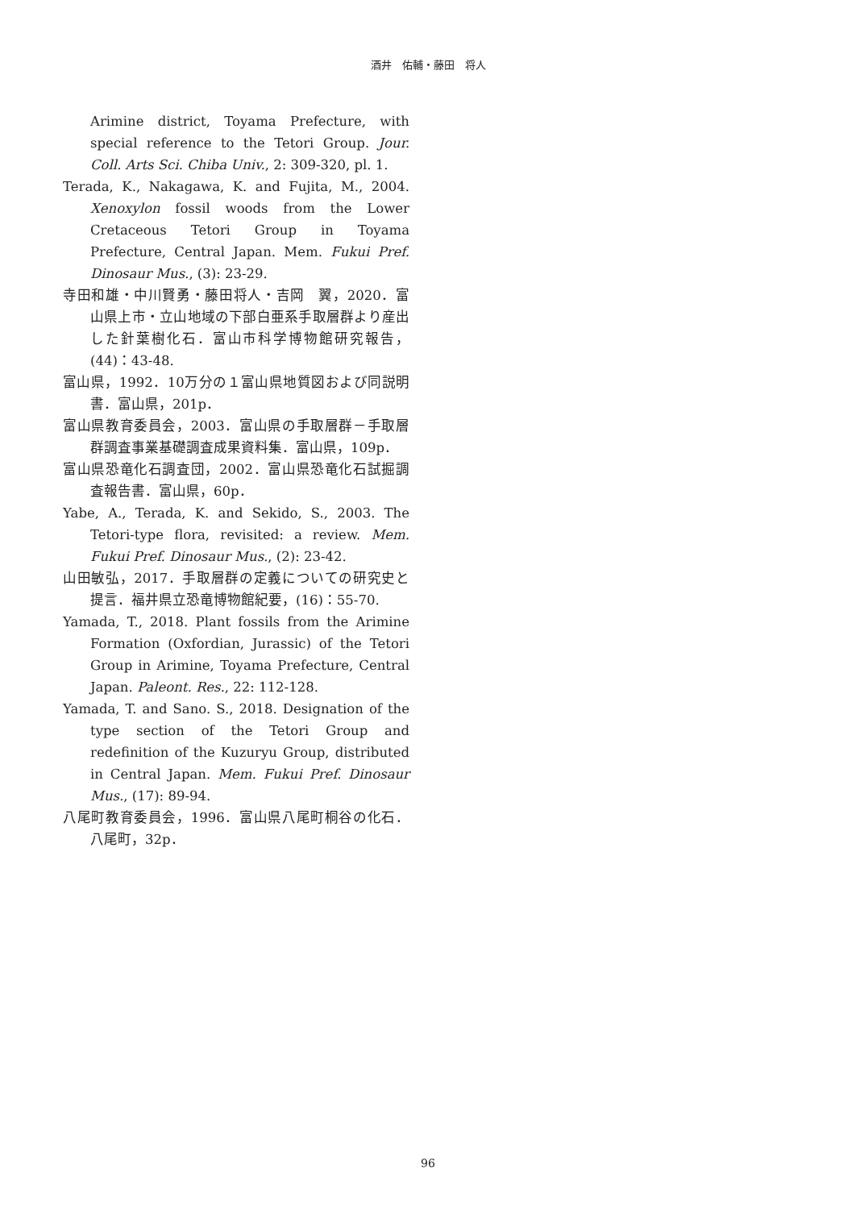酒井　佑輔・藤田　将人
Arimine district, Toyama Prefecture, with special reference to the Tetori Group. Jour. Coll. Arts Sci. Chiba Univ., 2: 309-320, pl. 1.
Terada, K., Nakagawa, K. and Fujita, M., 2004. Xenoxylon fossil woods from the Lower Cretaceous Tetori Group in Toyama Prefecture, Central Japan. Mem. Fukui Pref. Dinosaur Mus., (3): 23-29.
寺田和雄・中川賢勇・藤田将人・吉岡　翼，2020．富山県上市・立山地域の下部白亜系手取層群より産出した針葉樹化石．富山市科学博物館研究報告，(44)：43-48.
富山県，1992．10万分の１富山県地質図および同説明書．富山県，201p．
富山県教育委員会，2003．富山県の手取層群－手取層群調査事業基礎調査成果資料集．富山県，109p．
富山県恐竜化石調査団，2002．富山県恐竜化石試掘調査報告書．富山県，60p．
Yabe, A., Terada, K. and Sekido, S., 2003. The Tetori-type flora, revisited: a review. Mem. Fukui Pref. Dinosaur Mus., (2): 23-42.
山田敏弘，2017．手取層群の定義についての研究史と提言．福井県立恐竜博物館紀要，(16)：55-70.
Yamada, T., 2018. Plant fossils from the Arimine Formation (Oxfordian, Jurassic) of the Tetori Group in Arimine, Toyama Prefecture, Central Japan. Paleont. Res., 22: 112-128.
Yamada, T. and Sano. S., 2018. Designation of the type section of the Tetori Group and redefinition of the Kuzuryu Group, distributed in Central Japan. Mem. Fukui Pref. Dinosaur Mus., (17): 89-94.
八尾町教育委員会，1996．富山県八尾町桐谷の化石．八尾町，32p．
96